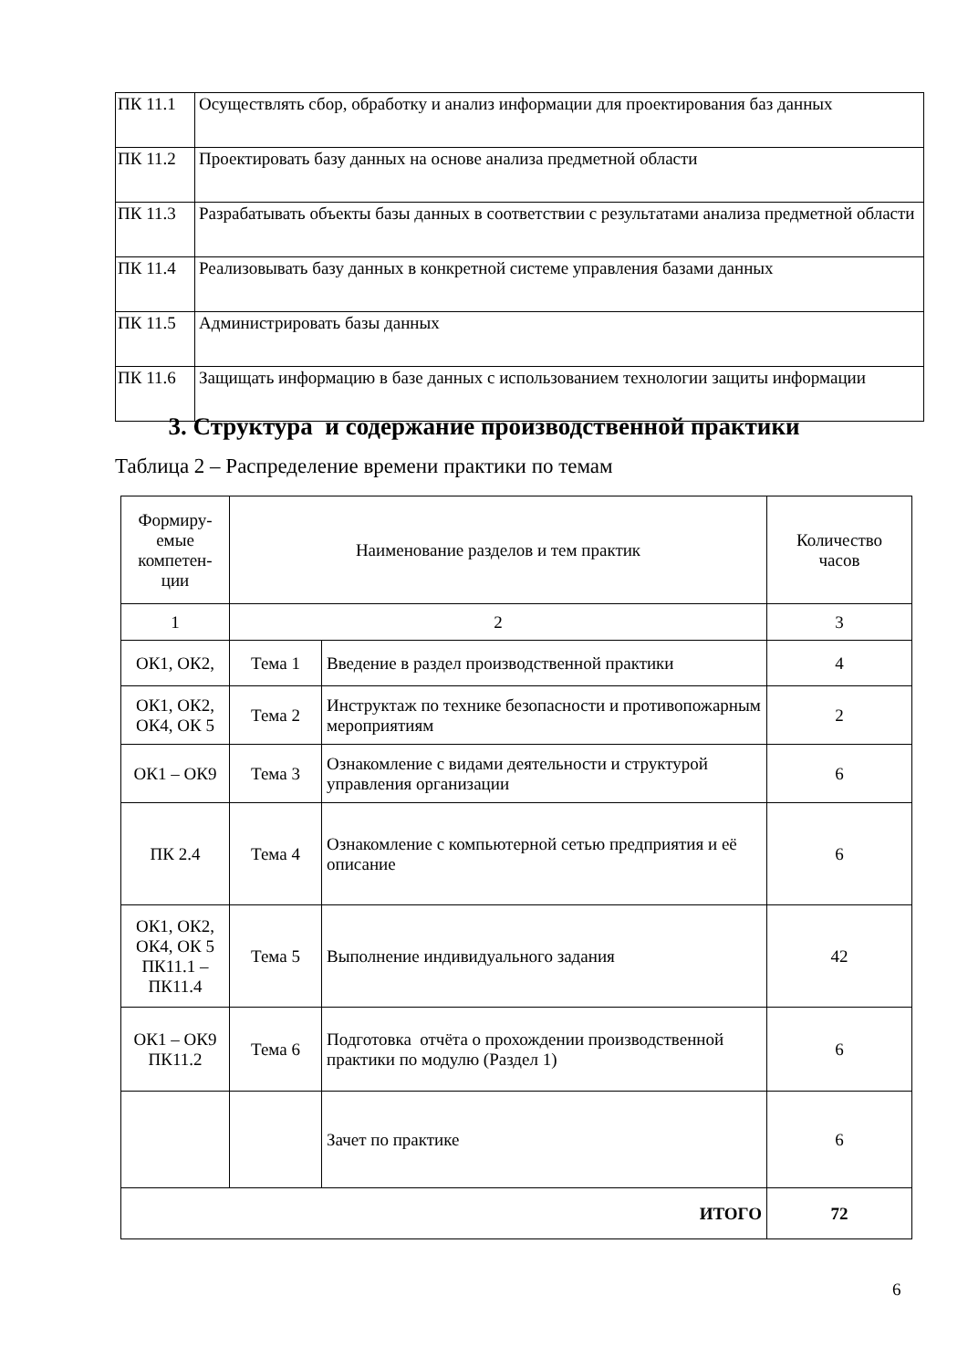| ПК 11.1 | Осуществлять сбор, обработку и анализ информации для проектирования баз данных |
| ПК 11.2 | Проектировать базу данных на основе анализа предметной области |
| ПК 11.3 | Разрабатывать объекты базы данных в соответствии с результатами анализа предметной области |
| ПК 11.4 | Реализовывать базу данных в конкретной системе управления базами данных |
| ПК 11.5 | Администрировать базы данных |
| ПК 11.6 | Защищать информацию в базе данных с использованием технологии защиты информации |
3. Структура и содержание производственной практики
Таблица 2 – Распределение времени практики по темам
| Формиру- емые компетен- ции | Наименование разделов и тем практик | | Количество часов |
| --- | --- | --- | --- |
| 1 | 2 | | 3 |
| ОК1, ОК2, | Тема 1 | Введение в раздел производственной практики | 4 |
| ОК1, ОК2, ОК4, ОК 5 | Тема 2 | Инструктаж по технике безопасности и противопожарным мероприятиям | 2 |
| ОК1 – ОК9 | Тема 3 | Ознакомление с видами деятельности и структурой управления организации | 6 |
| ПК 2.4 | Тема 4 | Ознакомление с компьютерной сетью предприятия и её описание | 6 |
| ОК1, ОК2, ОК4, ОК 5 ПК11.1 – ПК11.4 | Тема 5 | Выполнение индивидуального задания | 42 |
| ОК1 – ОК9 ПК11.2 | Тема 6 | Подготовка отчёта о прохождении производственной практики по модулю (Раздел 1) | 6 |
| | | Зачет по практике | 6 |
| ИТОГО | | | 72 |
6